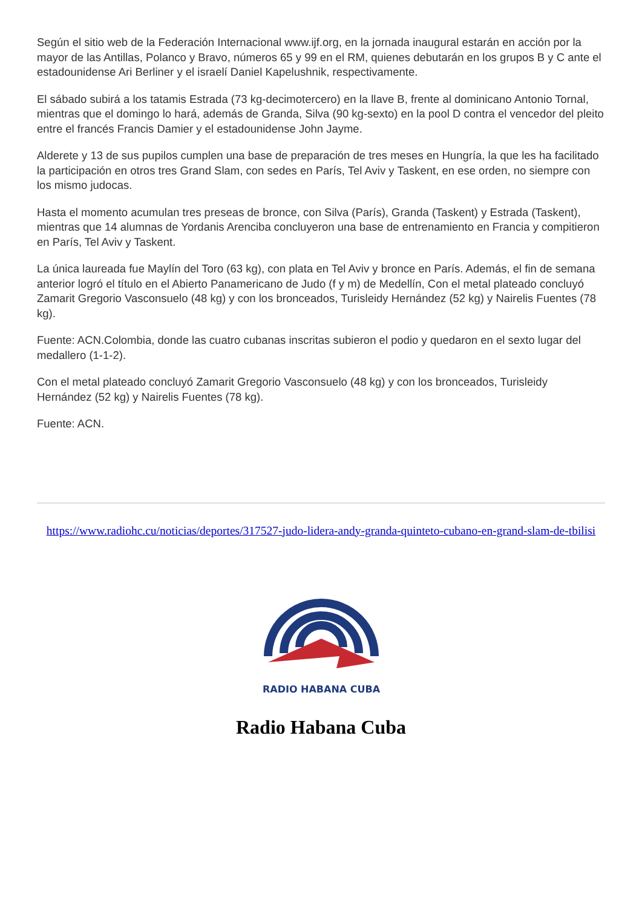Según el sitio web de la Federación Internacional www.ijf.org, en la jornada inaugural estarán en acción por la mayor de las Antillas, Polanco y Bravo, números 65 y 99 en el RM, quienes debutarán en los grupos B y C ante el estadounidense Ari Berliner y el israelí Daniel Kapelushnik, respectivamente.
El sábado subirá a los tatamis Estrada (73 kg-decimotercero) en la llave B, frente al dominicano Antonio Tornal, mientras que el domingo lo hará, además de Granda, Silva (90 kg-sexto) en la pool D contra el vencedor del pleito entre el francés Francis Damier y el estadounidense John Jayme.
Alderete y 13 de sus pupilos cumplen una base de preparación de tres meses en Hungría, la que les ha facilitado la participación en otros tres Grand Slam, con sedes en París, Tel Aviv y Taskent, en ese orden, no siempre con los mismo judocas.
Hasta el momento acumulan tres preseas de bronce, con Silva (París), Granda (Taskent) y Estrada (Taskent), mientras que 14 alumnas de Yordanis Arenciba concluyeron una base de entrenamiento en Francia y compitieron en París, Tel Aviv y Taskent.
La única laureada fue Maylín del Toro (63 kg), con plata en Tel Aviv y bronce en París. Además, el fin de semana anterior logró el título en el Abierto Panamericano de Judo (f y m) de Medellín, Con el metal plateado concluyó Zamarit Gregorio Vasconsuelo (48 kg) y con los bronceados, Turisleidy Hernández (52 kg) y Nairelis Fuentes (78 kg).
Fuente: ACN.Colombia, donde las cuatro cubanas inscritas subieron el podio y quedaron en el sexto lugar del medallero (1-1-2).
Con el metal plateado concluyó Zamarit Gregorio Vasconsuelo (48 kg) y con los bronceados, Turisleidy Hernández (52 kg) y Nairelis Fuentes (78 kg).
Fuente: ACN.
https://www.radiohc.cu/noticias/deportes/317527-judo-lidera-andy-granda-quinteto-cubano-en-grand-slam-de-tbilisi
RADIO HABANA CUBA
Radio Habana Cuba